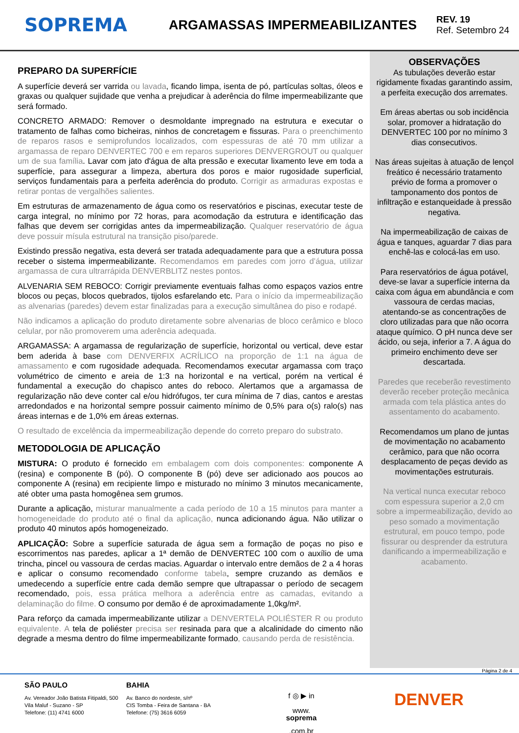SOPREMA
ARGAMASSAS IMPERMEABILIZANTES
REV. 19
Ref. Setembro 24
PREPARO DA SUPERFÍCIE
A superfície deverá ser varrida ou lavada, ficando limpa, isenta de pó, partículas soltas, óleos e graxas ou qualquer sujidade que venha a prejudicar à aderência do filme impermeabilizante que será formado.
CONCRETO ARMADO: Remover o desmoldante impregnado na estrutura e executar o tratamento de falhas como bicheiras, ninhos de concretagem e fissuras. Para o preenchimento de reparos rasos e semiprofundos localizados, com espessuras de até 70 mm utilizar a argamassa de reparo DENVERTEC 700 e em reparos superiores DENVERGROUT ou qualquer um de sua família. Lavar com jato d'água de alta pressão e executar lixamento leve em toda a superfície, para assegurar a limpeza, abertura dos poros e maior rugosidade superficial, serviços fundamentais para a perfeita aderência do produto. Corrigir as armaduras expostas e retirar pontas de vergalhões salientes.
Em estruturas de armazenamento de água como os reservatórios e piscinas, executar teste de carga integral, no mínimo por 72 horas, para acomodação da estrutura e identificação das falhas que devem ser corrigidas antes da impermeabilização. Qualquer reservatório de água deve possuir mísula estrutural na transição piso/parede.
Existindo pressão negativa, esta deverá ser tratada adequadamente para que a estrutura possa receber o sistema impermeabilizante. Recomendamos em paredes com jorro d’água, utilizar argamassa de cura ultrarrápida DENVERBLITZ nestes pontos.
ALVENARIA SEM REBOCO: Corrigir previamente eventuais falhas como espaços vazios entre blocos ou peças, blocos quebrados, tijolos esfarelando etc. Para o início da impermeabilização as alvenarias (paredes) devem estar finalizadas para a execução simultânea do piso e rodapé.
Não indicamos a aplicação do produto diretamente sobre alvenarias de bloco cerâmico e bloco celular, por não promoverem uma aderência adequada.
ARGAMASSA: A argamassa de regularização de superfície, horizontal ou vertical, deve estar bem aderida à base com DENVERFIX ACRÍLICO na proporção de 1:1 na água de amassamento e com rugosidade adequada. Recomendamos executar argamassa com traço volumétrico de cimento e areia de 1:3 na horizontal e na vertical, porém na vertical é fundamental a execução do chapisco antes do reboco. Alertamos que a argamassa de regularização não deve conter cal e/ou hidrófugos, ter cura mínima de 7 dias, cantos e arestas arredondados e na horizontal sempre possuir caimento mínimo de 0,5% para o(s) ralo(s) nas áreas internas e de 1,0% em áreas externas.
O resultado de excelência da impermeabilização depende do correto preparo do substrato.
METODOLOGIA DE APLICAÇÃO
MISTURA: O produto é fornecido em embalagem com dois componentes: componente A (resina) e componente B (pó). O componente B (pó) deve ser adicionado aos poucos ao componente A (resina) em recipiente limpo e misturado no mínimo 3 minutos mecanicamente, até obter uma pasta homogênea sem grumos.
Durante a aplicação, misturar manualmente a cada período de 10 a 15 minutos para manter a homogeneidade do produto até o final da aplicação, nunca adicionando água. Não utilizar o produto 40 minutos após homogeneizado.
APLICAÇÃO: Sobre a superfície saturada de água sem a formação de poças no piso e escorrimentos nas paredes, aplicar a 1ª demão de DENVERTEC 100 com o auxílio de uma trincha, pincel ou vassoura de cerdas macias. Aguardar o intervalo entre demãos de 2 a 4 horas e aplicar o consumo recomendado conforme tabela, sempre cruzando as demãos e umedecendo a superfície entre cada demão sempre que ultrapassar o período de secagem recomendado, pois, essa prática melhora a aderência entre as camadas, evitando a delaminação do filme. O consumo por demão é de aproximadamente 1,0kg/m².
Para reforço da camada impermeabilizante utilizar a DENVERTELA POLIÉSTER R ou produto equivalente. A tela de poliéster precisa ser resinada para que a alcalinidade do cimento não degrade a mesma dentro do filme impermeabilizante formado, causando perda de resistência.
OBSERVAÇÕES
As tubulações deverão estar rigidamente fixadas garantindo assim, a perfeita execução dos arremates.
Em áreas abertas ou sob incidência solar, promover a hidratação do DENVERTEC 100 por no mínimo 3 dias consecutivos.
Nas áreas sujeitas à atuação de lençol freático é necessário tratamento prévio de forma a promover o tamponamento dos pontos de infiltração e estanqueidade à pressão negativa.
Na impermeabilização de caixas de água e tanques, aguardar 7 dias para enchê-las e colocá-las em uso.
Para reservatórios de água potável, deve-se lavar a superfície interna da caixa com água em abundância e com vassoura de cerdas macias, atentando-se as concentrações de cloro utilizadas para que não ocorra ataque químico. O pH nunca deve ser ácido, ou seja, inferior a 7. A água do primeiro enchimento deve ser descartada.
Paredes que receberão revestimento deverão receber proteção mecânica armada com tela plástica antes do assentamento do acabamento.
Recomendamos um plano de juntas de movimentação no acabamento cerâmico, para que não ocorra desplacamento de peças devido as movimentações estruturais.
Na vertical nunca executar reboco com espessura superior a 2,0 cm sobre a impermeabilização, devido ao peso somado a movimentação estrutural, em pouco tempo, pode fissurar ou desprender da estrutura danificando a impermeabilização e acabamento.
Página 2 de 4
SÃO PAULO
Av. Vereador João Batista Fitipaldi, 500
Vila Maluf - Suzano - SP
Telefone: (11) 4741 6000
BAHIA
Av. Banco do nordeste, s/nº
CIS Tomba - Feira de Santana - BA
Telefone: (75) 3616 6059
f ◎ ▶ in
www.
soprema.com.br
DENVER